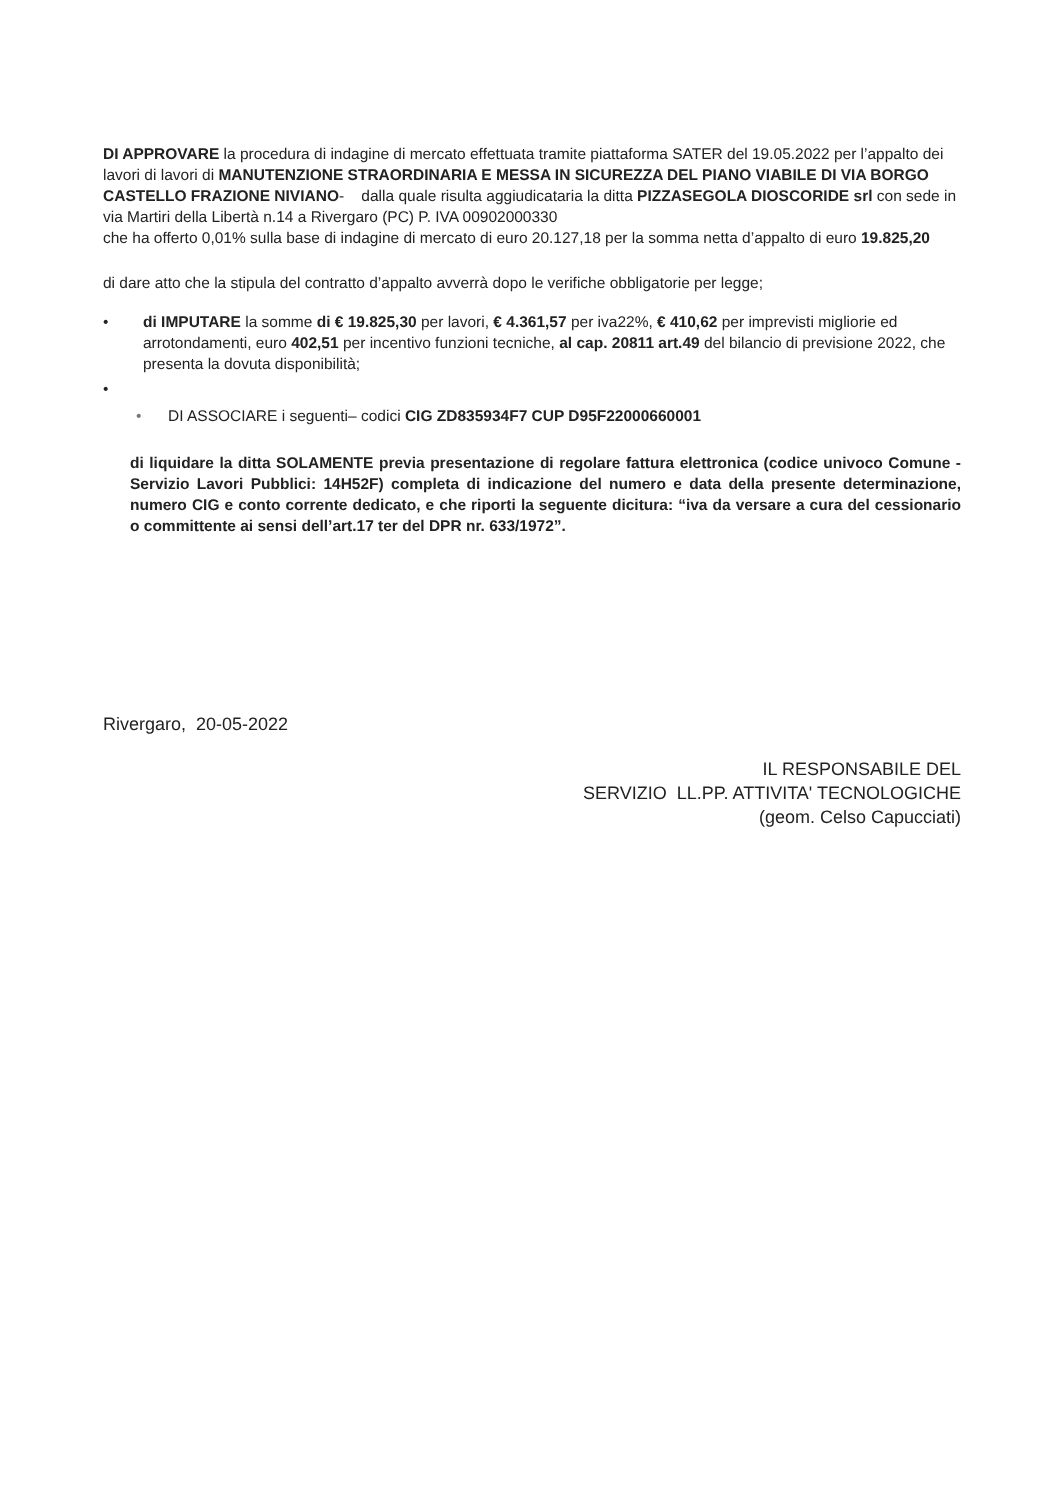DI APPROVARE la procedura di indagine di mercato effettuata tramite piattaforma SATER del 19.05.2022 per l’appalto dei lavori di lavori di MANUTENZIONE STRAORDINARIA E MESSA IN SICUREZZA DEL PIANO VIABILE DI VIA BORGO CASTELLO FRAZIONE NIVIANO- dalla quale risulta aggiudicataria la ditta PIZZASEGOLA DIOSCORIDE srl con sede in via Martiri della Libertà n.14 a Rivergaro (PC) P. IVA 00902000330
che ha offerto 0,01% sulla base di indagine di mercato di euro 20.127,18 per la somma netta d’appalto di euro 19.825,20
di dare atto che la stipula del contratto d’appalto avverrà dopo le verifiche obbligatorie per legge;
• di IMPUTARE la somme di € 19.825,30 per lavori, € 4.361,57 per iva22%, € 410,62 per imprevisti migliorie ed arrotondamenti, euro 402,51 per incentivo funzioni tecniche, al cap. 20811 art.49 del bilancio di previsione 2022, che presenta la dovuta disponibilità;
•
• DI ASSOCIARE i seguenti– codici CIG ZD835934F7 CUP D95F22000660001
di liquidare la ditta SOLAMENTE previa presentazione di regolare fattura elettronica (codice univoco Comune - Servizio Lavori Pubblici: 14H52F) completa di indicazione del numero e data della presente determinazione, numero CIG e conto corrente dedicato, e che riporti la seguente dicitura: “iva da versare a cura del cessionario o committente ai sensi dell’art.17 ter del DPR nr. 633/1972”.
Rivergaro, 20-05-2022
IL RESPONSABILE DEL
SERVIZIO LL.PP. ATTIVITA' TECNOLOGICHE
(geom. Celso Capucciati)